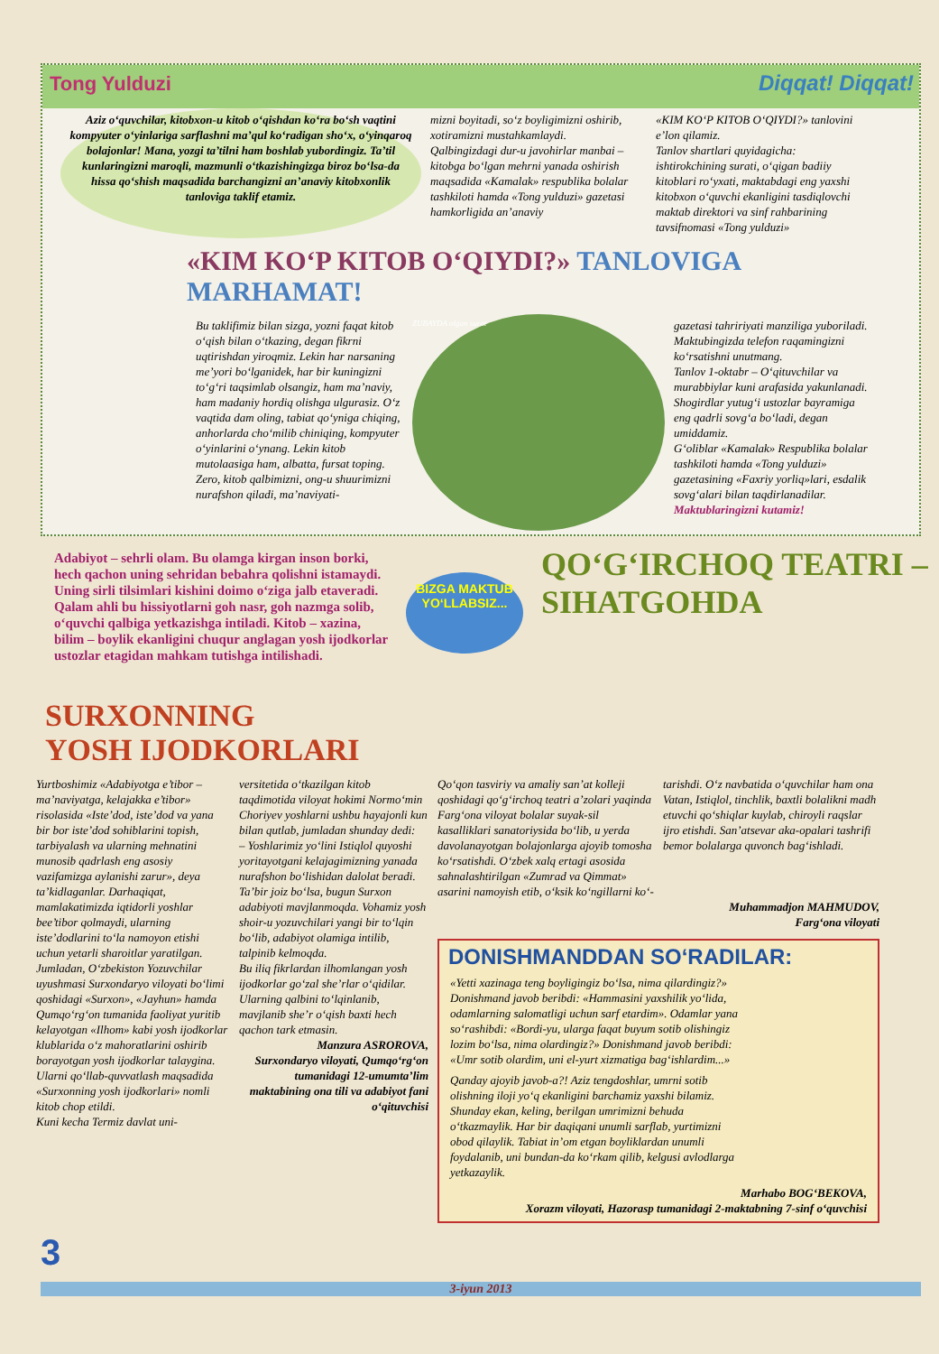Tong Yulduzi Diqqat! Diqqat!
Aziz o‘quvchilar, kitobxon-u kitob o‘qishdan ko‘ra bo‘sh vaqtini kompyuter o‘yinlariga sarflashni ma’qul ko‘radigan sho‘x, o‘yinqaroq bolajonlar! Mana, yozgi ta’tilni ham boshlab yubordingiz. Ta’til kunlaringizni maroqli, mazmunli o‘tkazishingizga biroz bo‘lsa-da hissa qo‘shish maqsadida barchangizni an’anaviy kitobxonlik tanloviga taklif etamiz.
mizni boyitadi, so‘z boyligimizni oshirib, xotiramizni mustahkamlaydi.
Qalbingizdagi dur-u javohirlar manbai – kitobga bo‘lgan mehrni yanada oshirish maqsadida «Kamalak» respublika bolalar tashkiloti hamda «Tong yulduzi» gazetasi hamkorligida an’anaviy
«KIM KO‘P KITOB O‘QIYDI?» tanlovini e’lon qilamiz.
Tanlov shartlari quyidagicha: ishtirokchining surati, o‘qigan badiiy kitoblari ro‘yxati, maktabdagi eng yaxshi kitobxon o‘quvchi ekanligini tasdiqlovchi maktab direktori va sinf rahbarining tavsifnomasi «Tong yulduzi»
«KIM KO‘P KITOB O‘QIYDI?» TANLOVIGA MARHAMAT!
Bu taklifimiz bilan sizga, yozni faqat kitob o‘qish bilan o‘tkazing, degan fikrni uqtirishdan yiroqmiz. Lekin har narsaning me’yori bo‘lganidek, har bir kuningizni to‘g‘ri taqsimlab olsangiz, ham ma’naviy, ham madaniy hordiq olishga ulgurasiz. O‘z vaqtida dam oling, tabiat qo‘yniga chiqing, anhorlarda cho‘milib chiniqing, kompyuter o‘yinlarini o‘ynang. Lekin kitob mutolaasiga ham, albatta, fursat toping.
Zero, kitob qalbimizni, ong-u shuurimizni nurafshon qiladi, ma’naviyati-
ZUBAYDA olgan surat
gazetasi tahririyati manziliga yuboriladi. Maktubingizda telefon raqamingizni ko‘rsatishni unutmang.
Tanlov 1-oktabr – O‘qituvchilar va murabbiylar kuni arafasida yakunlanadi. Shogirdlar yutug‘i ustozlar bayramiga eng qadrli sovg‘a bo‘ladi, degan umiddamiz.
G‘oliblar «Kamalak» Respublika bolalar tashkiloti hamda «Tong yulduzi» gazetasining «Faxriy yorliq»lari, esdalik sovg‘alari bilan taqdirlanadilar.
Maktublaringizni kutamiz!
Adabiyot – sehrli olam. Bu olamga kirgan inson borki, hech qachon uning sehridan bebahra qolishni istamaydi. Uning sirli tilsimlari kishini doimo o‘ziga jalb etaveradi. Qalam ahli bu hissiyotlarni goh nasr, goh nazmga solib, o‘quvchi qalbiga yetkazishga intiladi. Kitob – xazina, bilim – boylik ekanligini chuqur anglagan yosh ijodkorlar ustozlar etagidan mahkam tutishga intilishadi.
BIZGA MAKTUB YO‘LLABSIZ...
QO‘G‘IRCHOQ TEATRI –
SIHATGOHDA
SURXONNING
YOSH IJODKORLARI
Yurtboshimiz «Adabiyotga e’tibor – ma’naviyatga, kelajakka e’tibor» risolasida «Iste’dod, iste’dod va yana bir bor iste’dod sohiblarini topish, tarbiyalash va ularning mehnatini munosib qadrlash eng asosiy vazifamizga aylanishi zarur», deya ta’kidlaganlar. Darhaqiqat, mamlakatimizda iqtidorli yoshlar bee’tibor qolmaydi, ularning iste’dodlarini to‘la namoyon etishi uchun yetarli sharoitlar yaratilgan. Jumladan, O‘zbekiston Yozuvchilar uyushmasi Surxondaryo viloyati bo‘limi qoshidagi «Surxon», «Jayhun» hamda Qumqo‘rg‘on tumanida faoliyat yuritib kelayotgan «Ilhom» kabi yosh ijodkorlar klublarida o‘z mahoratlarini oshirib borayotgan yosh ijodkorlar talaygina. Ularni qo‘llab-quvvatlash maqsadida «Surxonning yosh ijodkorlari» nomli kitob chop etildi.
Kuni kecha Termiz davlat uni-
versitetida o‘tkazilgan kitob taqdimotida viloyat hokimi Normo‘min Choriyev yoshlarni ushbu hayajonli kun bilan qutlab, jumladan shunday dedi:
– Yoshlarimiz yo‘lini Istiqlol quyoshi yoritayotgani kelajagimizning yanada nurafshon bo‘lishidan dalolat beradi. Ta’bir joiz bo‘lsa, bugun Surxon adabiyoti mavjlanmoqda. Vohamiz yosh shoir-u yozuvchilari yangi bir to‘lqin bo‘lib, adabiyot olamiga intilib, talpinib kelmoqda.
Bu iliq fikrlardan ilhomlangan yosh ijodkorlar go‘zal she’rlar o‘qidilar.
Ularning qalbini to‘lqinlanib, mavjlanib she’r o‘qish baxti hech qachon tark etmasin.
Manzura ASROROVA,
Surxondaryo viloyati, Qumqo‘rg‘on tumanidagi 12-umumta’lim maktabining ona tili va adabiyot fani o‘qituvchisi
Qo‘qon tasviriy va amaliy san’at kolleji qoshidagi qo‘g‘irchoq teatri a’zolari yaqinda Farg‘ona viloyat bolalar suyak-sil kasalliklari sanatoriysida bo‘lib, u yerda davolanayotgan bolajonlarga ajoyib tomosha ko‘rsatishdi. O‘zbek xalq ertagi asosida sahnalashtirilgan «Zumrad va Qimmat» asarini namoyish etib, o‘ksik ko‘ngillarni ko‘-
tarishdi. O‘z navbatida o‘quvchilar ham ona Vatan, Istiqlol, tinchlik, baxtli bolalikni madh etuvchi qo‘shiqlar kuylab, chiroyli raqslar ijro etishdi. San’atsevar aka-opalari tashrifi bemor bolalarga quvonch bag‘ishladi.
Muhammadjon MAHMUDOV,
Farg‘ona viloyati
DONISHMANDDAN SO‘RADILAR:
«Yetti xazinaga teng boyligingiz bo‘lsa, nima qilardingiz?» Donishmand javob beribdi: «Hammasini yaxshilik yo‘lida, odamlarning salomatligi uchun sarf etardim». Odamlar yana so‘rashibdi: «Bordi-yu, ularga faqat buyum sotib olishingiz lozim bo‘lsa, nima olardingiz?» Donishmand javob beribdi: «Umr sotib olardim, uni el-yurt xizmatiga bag‘ishlardim...»
Qanday ajoyib javob-a?! Aziz tengdoshlar, umrni sotib olishning iloji yo‘q ekanligini barchamiz yaxshi bilamiz. Shunday ekan, keling, berilgan umrimizni behuda o‘tkazmaylik. Har bir daqiqani unumli sarflab, yurtimizni obod qilaylik. Tabiat in’om etgan boyliklardan unumli foydalanib, uni bundan-da ko‘rkam qilib, kelgusi avlodlarga yetkazaylik.
Marhabo BOG‘BEKOVA,
Xorazm viloyati, Hazorasp tumanidagi 2-maktabning 7-sinf o‘quvchisi
3
3-iyun 2013